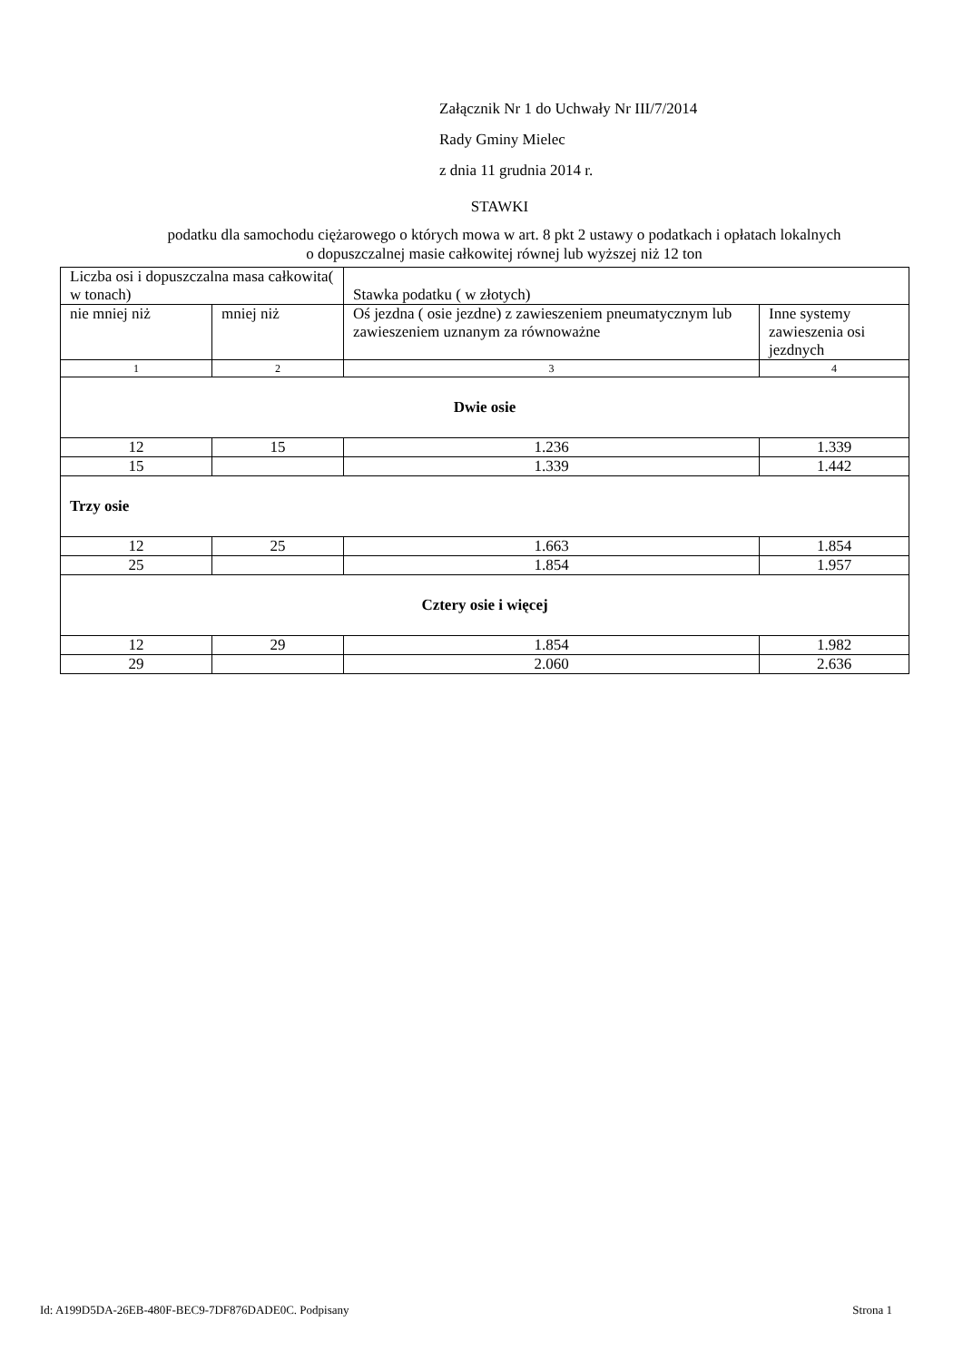Załącznik Nr 1 do Uchwały Nr III/7/2014
Rady Gminy Mielec
z dnia 11 grudnia 2014 r.
STAWKI
podatku dla samochodu ciężarowego o których mowa w art. 8 pkt 2 ustawy o podatkach i opłatach lokalnych
o dopuszczalnej masie całkowitej równej lub wyższej niż 12 ton
| Liczba osi i dopuszczalna masa całkowita( w tonach) | | Stawka podatku ( w złotych) | |
| nie mniej niż | mniej niż | Oś jezdna ( osie jezdne) z zawieszeniem pneumatycznym lub zawieszeniem uznanym za równoważne | Inne systemy zawieszenia osi jezdnych |
| 1 | 2 | 3 | 4 |
| Dwie osie | | | |
| 12 | 15 | 1.236 | 1.339 |
| 15 | | 1.339 | 1.442 |
| Trzy osie | | | |
| 12 | 25 | 1.663 | 1.854 |
| 25 | | 1.854 | 1.957 |
| Cztery osie i więcej | | | |
| 12 | 29 | 1.854 | 1.982 |
| 29 | | 2.060 | 2.636 |
Id: A199D5DA-26EB-480F-BEC9-7DF876DADE0C. Podpisany Strona 1